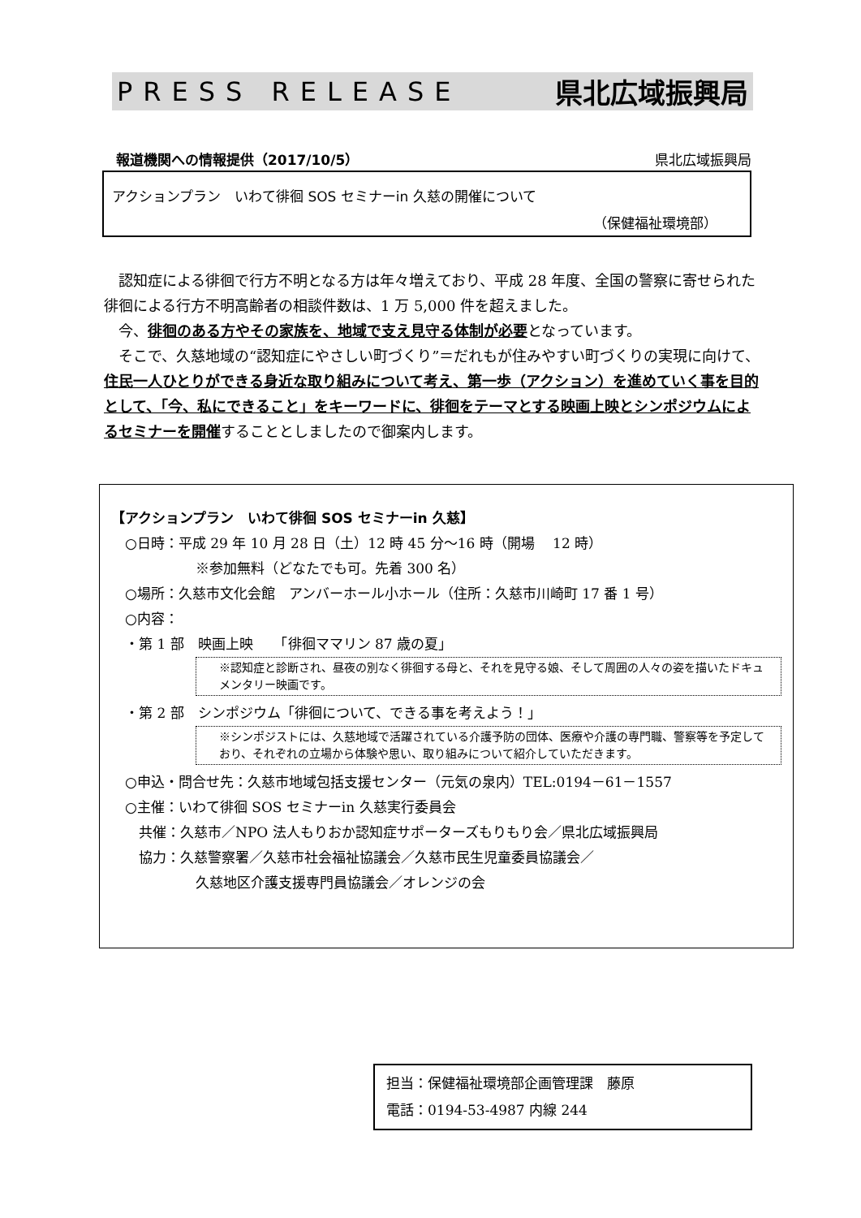PRESS RELEASE 県北広域振興局
報道機関への情報提供（2017/10/5） 県北広域振興局
アクションプラン　いわて徘徊 SOS セミナーin 久慈の開催について
（保健福祉環境部）
認知症による徘徊で行方不明となる方は年々増えており、平成 28 年度、全国の警察に寄せられた徘徊による行方不明高齢者の相談件数は、1 万 5,000 件を超えました。
今、徘徊のある方やその家族を、地域で支え見守る体制が必要となっています。
そこで、久慈地域の“認知症にやさしい町づくり”＝だれもが住みやすい町づくりの実現に向けて、住民一人ひとりができる身近な取り組みについて考え、第一歩（アクション）を進めていく事を目的として、「今、私にできること」をキーワードに、徘徊をテーマとする映画上映とシンポジウムによるセミナーを開催することとしましたので御案内します。
【アクションプラン　いわて徘徊 SOS セミナーin 久慈】
　○日時：平成 29 年 10 月 28 日（土）12 時 45 分～16 時（開場　 12 時）
※参加無料（どなたでも可。先着 300 名）
　○場所：久慈市文化会館　アンバーホール小ホール（住所：久慈市川崎町 17 番 1 号）
　○内容：
　・第 1 部　映画上映　　「徘徊ママリン 87 歳の夏」
※認知症と診断され、昼夜の別なく徘徊する母と、それを見守る娘、そして周囲の人々の姿を描いたドキュメンタリー映画です。
　・第 2 部　シンポジウム「徘徊について、できる事を考えよう！」
※シンポジストには、久慈地域で活躍されている介護予防の団体、医療や介護の専門職、警察等を予定しており、それぞれの立場から体験や思い、取り組みについて紹介していただきます。
　○申込・問合せ先：久慈市地域包括支援センター（元気の泉内）TEL:0194－61－1557
　○主催：いわて徘徊 SOS セミナーin 久慈実行委員会
　　共催：久慈市／NPO 法人もりおか認知症サポーターズもりもり会／県北広域振興局
　　協力：久慈警察署／久慈市社会福祉協議会／久慈市民生児童委員協議会／
久慈地区介護支援専門員協議会／オレンジの会
担当：保健福祉環境部企画管理課　藤原
電話：0194-53-4987 内線 244